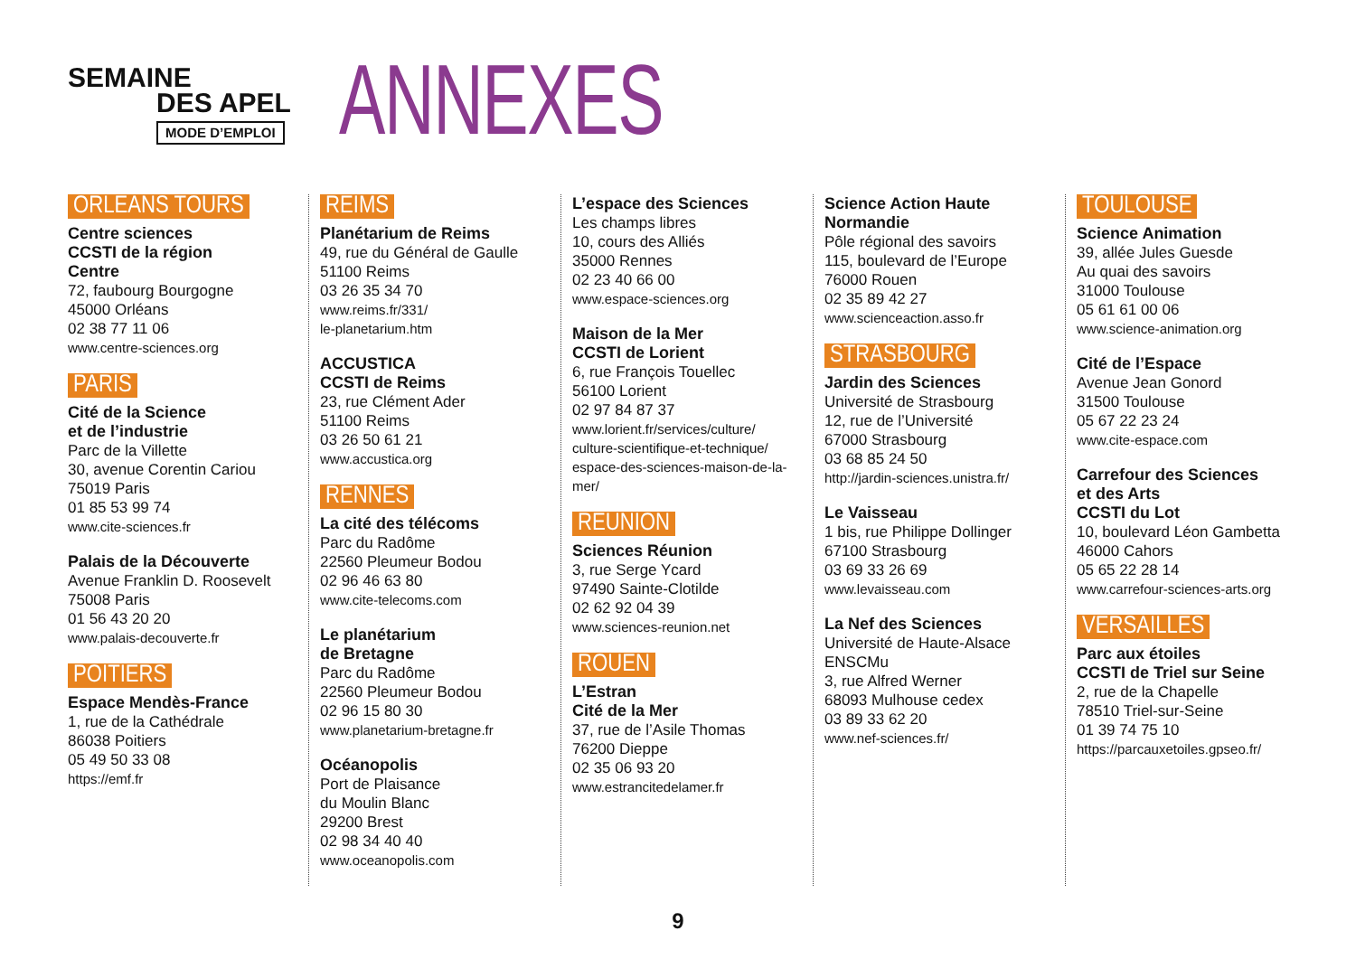SEMAINE
DES APEL
MODE D’EMPLOI
ANNEXES
ORLEANS TOURS
Centre sciences
CCSTI de la région
Centre
72, faubourg Bourgogne
45000 Orléans
02 38 77 11 06
www.centre-sciences.org
PARIS
Cité de la Science
et de l’industrie
Parc de la Villette
30, avenue Corentin Cariou
75019 Paris
01 85 53 99 74
www.cite-sciences.fr
Palais de la Découverte
Avenue Franklin D. Roosevelt
75008 Paris
01 56 43 20 20
www.palais-decouverte.fr
POITIERS
Espace Mendès-France
1, rue de la Cathédrale
86038 Poitiers
05 49 50 33 08
https://emf.fr
REIMS
Planétarium de Reims
49, rue du Général de Gaulle
51100 Reims
03 26 35 34 70
www.reims.fr/331/
le-planetarium.htm
ACCUSTICA
CCSTI de Reims
23, rue Clément Ader
51100 Reims
03 26 50 61 21
www.accustica.org
RENNES
La cité des télécoms
Parc du Radôme
22560 Pleumeur Bodou
02 96 46 63 80
www.cite-telecoms.com
Le planétarium
de Bretagne
Parc du Radôme
22560 Pleumeur Bodou
02 96 15 80 30
www.planetarium-bretagne.fr
Océanopolis
Port de Plaisance
du Moulin Blanc
29200 Brest
02 98 34 40 40
www.oceanopolis.com
L’espace des Sciences
Les champs libres
10, cours des Alliés
35000 Rennes
02 23 40 66 00
www.espace-sciences.org
Maison de la Mer
CCSTI de Lorient
6, rue François Touellec
56100 Lorient
02 97 84 87 37
www.lorient.fr/services/culture/
culture-scientifique-et-technique/
espace-des-sciences-maison-de-la-mer/
REUNION
Sciences Réunion
3, rue Serge Ycard
97490 Sainte-Clotilde
02 62 92 04 39
www.sciences-reunion.net
ROUEN
L’Estran
Cité de la Mer
37, rue de l’Asile Thomas
76200 Dieppe
02 35 06 93 20
www.estrancitedelamer.fr
Science Action Haute
Normandie
Pôle régional des savoirs
115, boulevard de l’Europe
76000 Rouen
02 35 89 42 27
www.scienceaction.asso.fr
STRASBOURG
Jardin des Sciences
Université de Strasbourg
12, rue de l’Université
67000 Strasbourg
03 68 85 24 50
http://jardin-sciences.unistra.fr/
Le Vaisseau
1 bis, rue Philippe Dollinger
67100 Strasbourg
03 69 33 26 69
www.levaisseau.com
La Nef des Sciences
Université de Haute-Alsace
ENSCMu
3, rue Alfred Werner
68093 Mulhouse cedex
03 89 33 62 20
www.nef-sciences.fr/
TOULOUSE
Science Animation
39, allée Jules Guesde
Au quai des savoirs
31000 Toulouse
05 61 61 00 06
www.science-animation.org
Cité de l’Espace
Avenue Jean Gonord
31500 Toulouse
05 67 22 23 24
www.cite-espace.com
Carrefour des Sciences
et des Arts
CCSTI du Lot
10, boulevard Léon Gambetta
46000 Cahors
05 65 22 28 14
www.carrefour-sciences-arts.org
VERSAILLES
Parc aux étoiles
CCSTI de Triel sur Seine
2, rue de la Chapelle
78510 Triel-sur-Seine
01 39 74 75 10
https://parcauxetoiles.gpseo.fr/
9